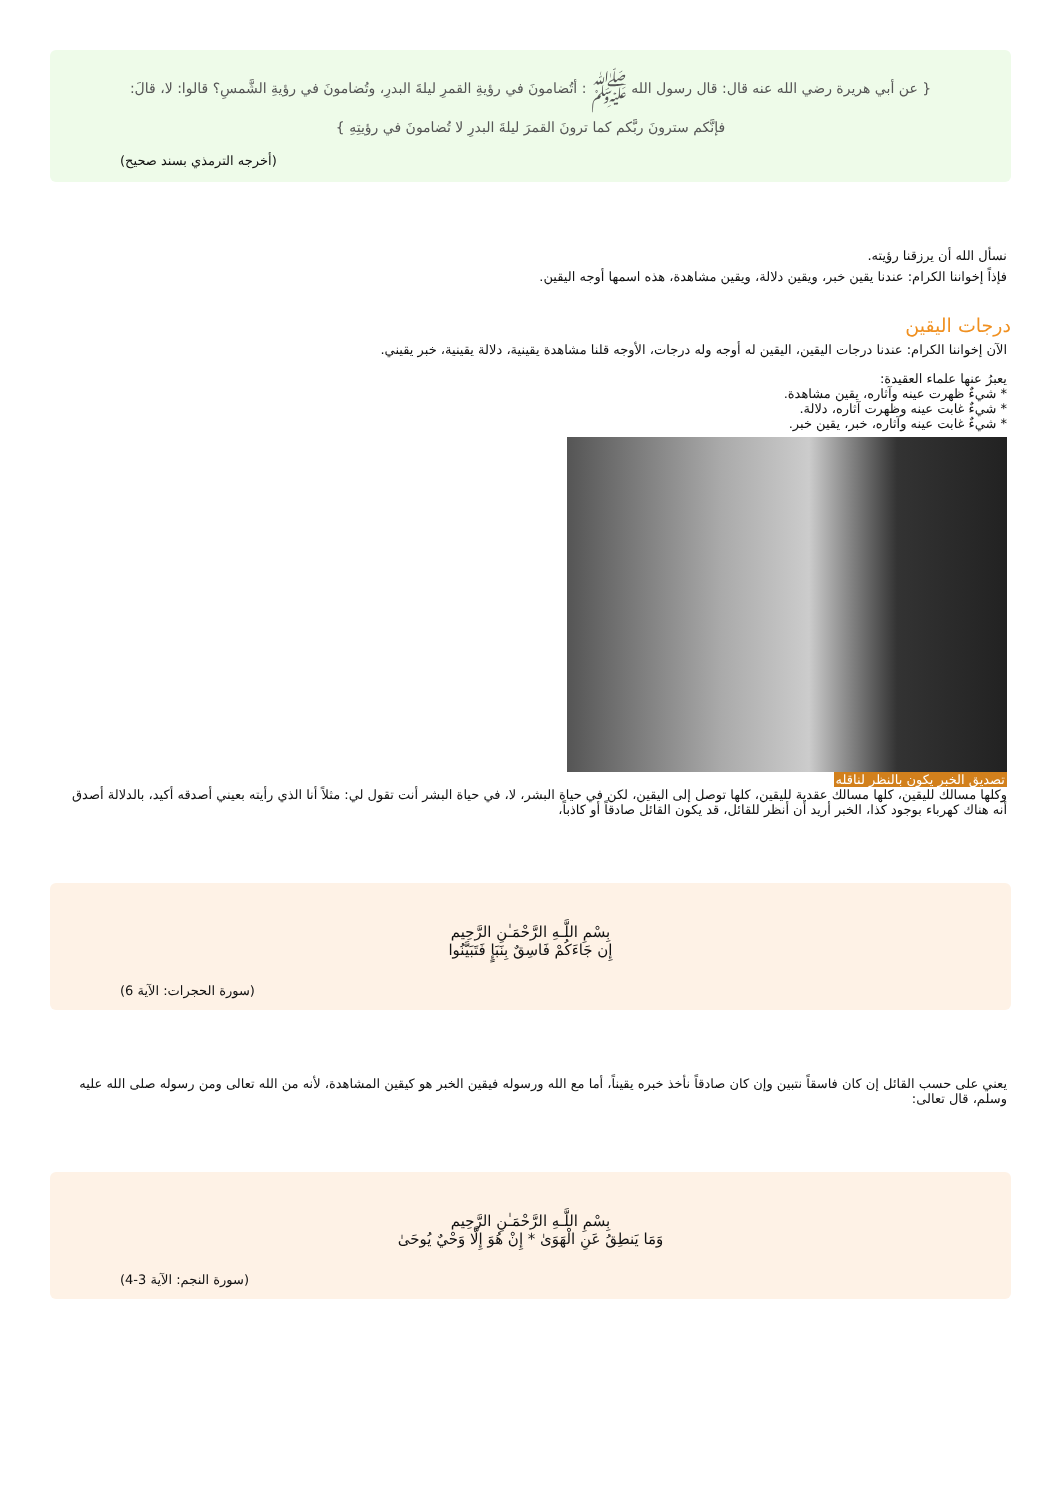{ عن أبي هريرة رضي الله عنه قال: قال رسول الله ﷺ : أتُضامونَ في رؤيةِ القمرِ ليلةَ البدرِ، وتُضامونَ في رؤيةِ الشَّمسِ؟ قالوا: لا، قالَ:
فإنَّكم سترونَ ربَّكم كما ترونَ القمرَ ليلةَ البدرِ لا تُضامونَ في رؤيتِهِ }
(أخرجه الترمذي بسند صحيح)
نسأل الله أن يرزقنا رؤيته.
فإذاً إخواننا الكرام: عندنا يقين خبر، ويقين دلالة، ويقين مشاهدة، هذه اسمها أوجه اليقين.
درجات اليقين
الآن إخواننا الكرام: عندنا درجات اليقين، اليقين له أوجه وله درجات، الأوجه قلنا مشاهدة يقينية، دلالة يقينية، خبر يقيني.
يعبرُ عنها علماء العقيدة:
* شيءٌ ظهرت عينه وآثاره، يقين مشاهدة.
* شيءٌ غابت عينه وظهرت آثاره، دلالة.
* شيءٌ غابت عينه وآثاره، خبر، يقين خبر.
تصديق الخبر يكون بالنظر لناقله
وكلها مسالك لليقين، كلها مسالك عقدية لليقين، كلها توصل إلى اليقين، لكن في حياة البشر، لا، في حياة البشر أنت تقول لي: مثلاً أنا الذي رأيته بعيني أصدقه أكيد، بالدلالة أصدق أنه هناك كهرباء بوجود كذا، الخبر أريد أن أنظر للقائل، قد يكون القائل صادقاً أو كاذباً،
بِسْمِ اللَّـهِ الرَّحْمَـٰنِ الرَّحِيم
إِن جَاءَكُمْ فَاسِقٌ بِنَبَإٍ فَتَبَيَّنُوا
(سورة الحجرات: الآية 6)
يعني على حسب القائل إن كان فاسقاً نتبين وإن كان صادقاً نأخذ خبره يقيناً، أما مع الله ورسوله فيقين الخبر هو كيقين المشاهدة، لأنه من الله تعالى ومن رسوله صلى الله عليه وسلم، قال تعالى:
بِسْمِ اللَّـهِ الرَّحْمَـٰنِ الرَّحِيم
وَمَا يَنطِقُ عَنِ الْهَوَىٰ * إِنْ هُوَ إِلَّا وَحْيٌ يُوحَىٰ
(سورة النجم: الآية 3-4)